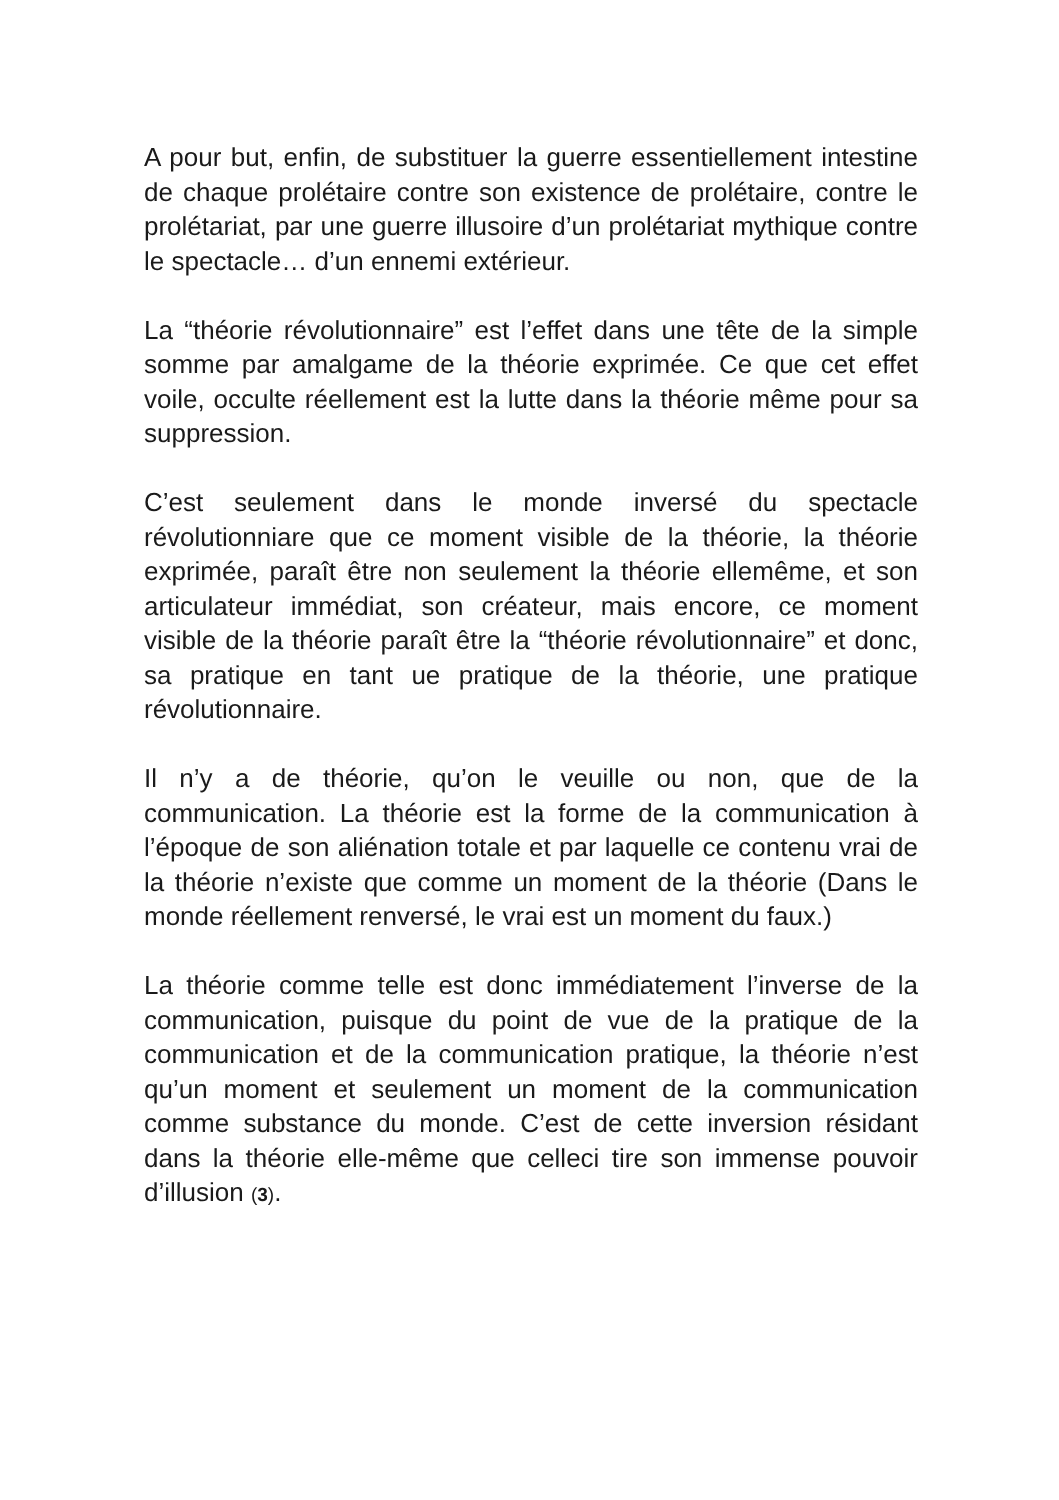A pour but, enfin, de substituer la guerre essentiellement intestine de chaque prolétaire contre son existence de prolétaire, contre le prolétariat, par une guerre illusoire d’un prolétariat mythique contre le spectacle… d’un ennemi extérieur.
La “théorie révolutionnaire” est l’effet dans une tête de la simple somme par amalgame de la théorie exprimée. Ce que cet effet voile, occulte réellement est la lutte dans la théorie même pour sa suppression.
C’est seulement dans le monde inversé du spectacle révolutionniare que ce moment visible de la théorie, la théorie exprimée, paraît être non seulement la théorie ellemême, et son articulateur immédiat, son créateur, mais encore, ce moment visible de la théorie paraît être la “théorie révolutionnaire” et donc, sa pratique en tant ue pratique de la théorie, une pratique révolutionnaire.
Il n’y a de théorie, qu’on le veuille ou non, que de la communication. La théorie est la forme de la communication à l’époque de son aliénation totale et par laquelle ce contenu vrai de la théorie n’existe que comme un moment de la théorie (Dans le monde réellement renversé, le vrai est un moment du faux.)
La théorie comme telle est donc immédiatement l’inverse de la communication, puisque du point de vue de la pratique de la communication et de la communication pratique, la théorie n’est qu’un moment et seulement un moment de la communication comme substance du monde. C’est de cette inversion résidant dans la théorie elle-même que celleci tire son immense pouvoir d’illusion (3).